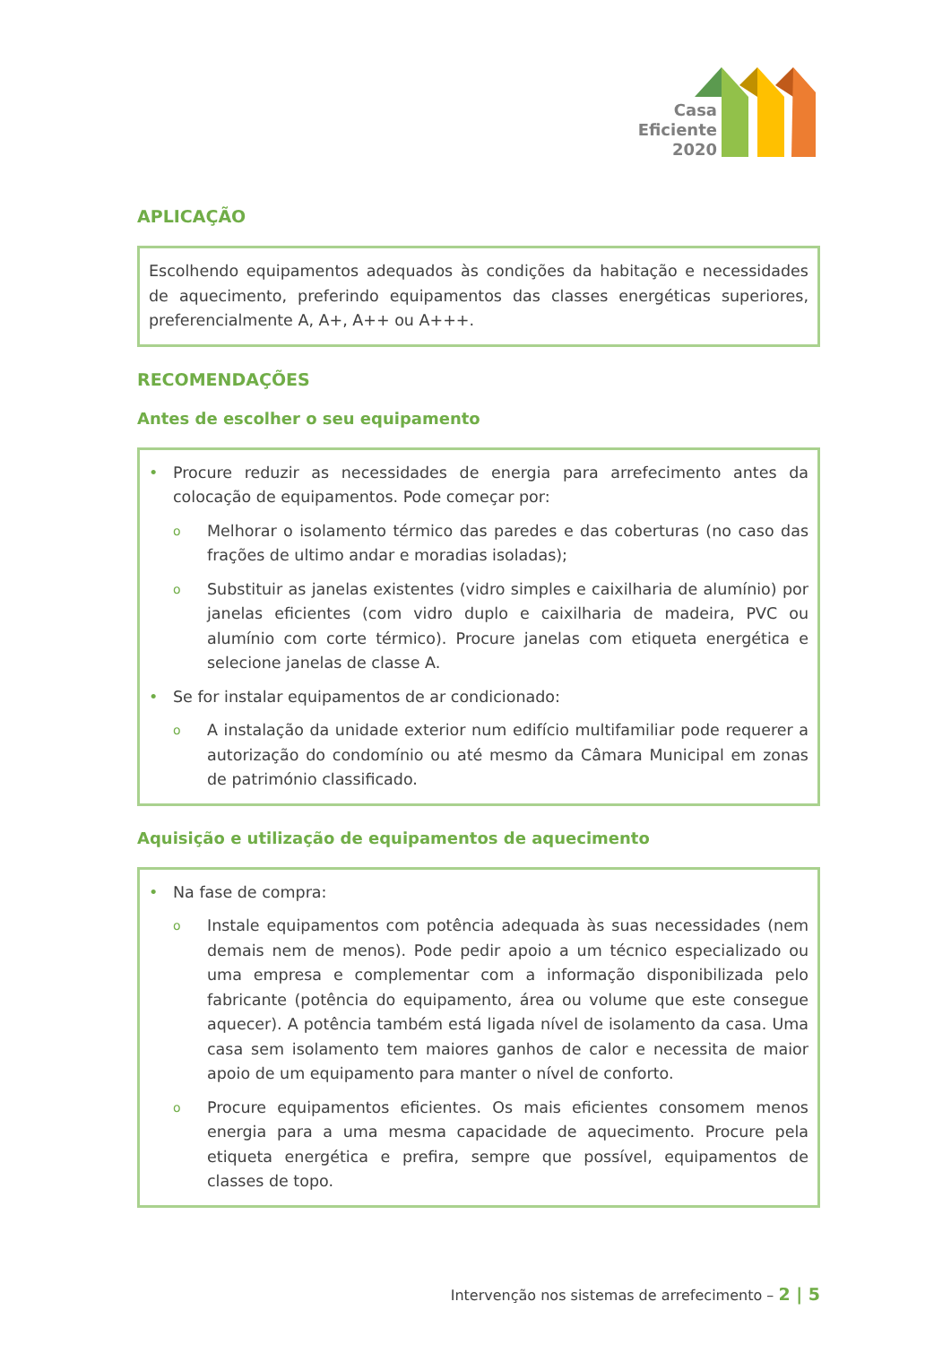Casa
Eficiente
2020
APLICAÇÃO
Escolhendo equipamentos adequados às condições da habitação e necessidades de aquecimento, preferindo equipamentos das classes energéticas superiores, preferencialmente A, A+, A++ ou A+++.
RECOMENDAÇÕES
Antes de escolher o seu equipamento
• Procure reduzir as necessidades de energia para arrefecimento antes da colocação de equipamentos. Pode começar por:
o Melhorar o isolamento térmico das paredes e das coberturas (no caso das frações de ultimo andar e moradias isoladas);
o Substituir as janelas existentes (vidro simples e caixilharia de alumínio) por janelas eficientes (com vidro duplo e caixilharia de madeira, PVC ou alumínio com corte térmico). Procure janelas com etiqueta energética e selecione janelas de classe A.
• Se for instalar equipamentos de ar condicionado:
o A instalação da unidade exterior num edifício multifamiliar pode requerer a autorização do condomínio ou até mesmo da Câmara Municipal em zonas de património classificado.
Aquisição e utilização de equipamentos de aquecimento
• Na fase de compra:
o Instale equipamentos com potência adequada às suas necessidades (nem demais nem de menos). Pode pedir apoio a um técnico especializado ou uma empresa e complementar com a informação disponibilizada pelo fabricante (potência do equipamento, área ou volume que este consegue aquecer). A potência também está ligada nível de isolamento da casa. Uma casa sem isolamento tem maiores ganhos de calor e necessita de maior apoio de um equipamento para manter o nível de conforto.
o Procure equipamentos eficientes. Os mais eficientes consomem menos energia para a uma mesma capacidade de aquecimento. Procure pela etiqueta energética e prefira, sempre que possível, equipamentos de classes de topo.
Intervenção nos sistemas de arrefecimento – 2 | 5